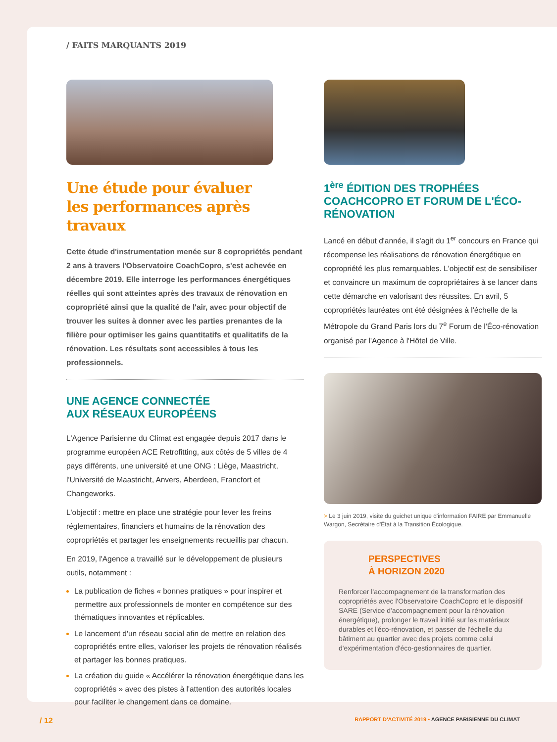/ FAITS MARQUANTS 2019
Une étude pour évaluer
les performances après travaux
Cette étude d'instrumentation menée sur 8 copropriétés pendant 2 ans à travers l'Observatoire CoachCopro, s'est achevée en décembre 2019. Elle interroge les performances énergétiques réelles qui sont atteintes après des travaux de rénovation en copropriété ainsi que la qualité de l'air, avec pour objectif de trouver les suites à donner avec les parties prenantes de la filière pour optimiser les gains quantitatifs et qualitatifs de la rénovation. Les résultats sont accessibles à tous les professionnels.
UNE AGENCE CONNECTÉE
AUX RÉSEAUX EUROPÉENS
L'Agence Parisienne du Climat est engagée depuis 2017 dans le programme européen ACE Retrofitting, aux côtés de 5 villes de 4 pays différents, une université et une ONG : Liège, Maastricht, l'Université de Maastricht, Anvers, Aberdeen, Francfort et Changeworks.
L'objectif : mettre en place une stratégie pour lever les freins réglementaires, financiers et humains de la rénovation des copropriétés et partager les enseignements recueillis par chacun.
En 2019, l'Agence a travaillé sur le développement de plusieurs outils, notamment :
La publication de fiches « bonnes pratiques » pour inspirer et permettre aux professionnels de monter en compétence sur des thématiques innovantes et réplicables.
Le lancement d'un réseau social afin de mettre en relation des copropriétés entre elles, valoriser les projets de rénovation réalisés et partager les bonnes pratiques.
La création du guide « Accélérer la rénovation énergétique dans les copropriétés » avec des pistes à l'attention des autorités locales pour faciliter le changement dans ce domaine.
1<sup>ère</sup> ÉDITION DES TROPHÉES COACHCOPRO ET FORUM DE L'ÉCO-RÉNOVATION
Lancé en début d'année, il s'agit du 1<sup>er</sup> concours en France qui récompense les réalisations de rénovation énergétique en copropriété les plus remarquables. L'objectif est de sensibiliser et convaincre un maximum de copropriétaires à se lancer dans cette démarche en valorisant des réussites. En avril, 5 copropriétés lauréates ont été désignées à l'échelle de la Métropole du Grand Paris lors du 7<sup>e</sup> Forum de l'Éco-rénovation organisé par l'Agence à l'Hôtel de Ville.
> Le 3 juin 2019, visite du guichet unique d'information FAIRE par Emmanuelle Wargon, Secrétaire d'État à la Transition Écologique.
PERSPECTIVES
À HORIZON 2020
Renforcer l'accompagnement de la transformation des copropriétés avec l'Observatoire CoachCopro et le dispositif SARE (Service d'accompagnement pour la rénovation énergétique), prolonger le travail initié sur les matériaux durables et l'éco-rénovation, et passer de l'échelle du bâtiment au quartier avec des projets comme celui d'expérimentation d'éco-gestionnaires de quartier.
/ 12 RAPPORT D'ACTIVITÉ 2019 • AGENCE PARISIENNE DU CLIMAT